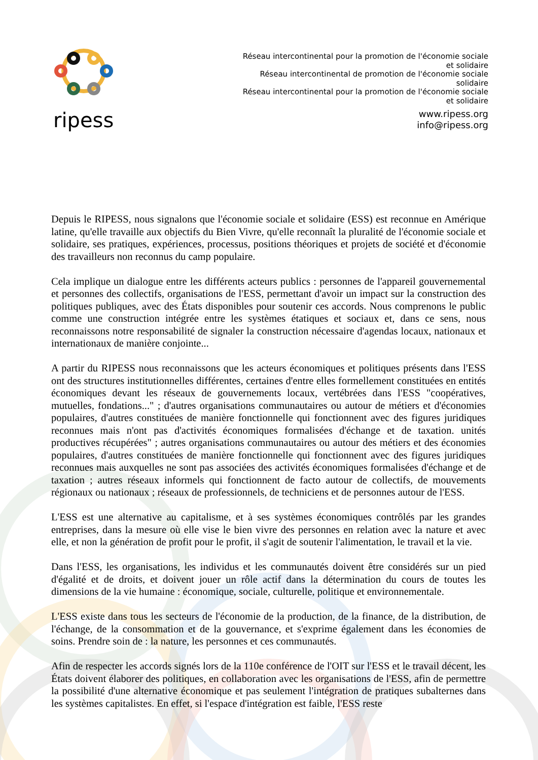ripess
Réseau intercontinental pour la promotion de l'économie sociale et solidaire
Réseau intercontinental de promotion de l'économie sociale solidaire
Réseau intercontinental pour la promotion de l'économie sociale et solidaire
www.ripess.org
info@ripess.org
Depuis le RIPESS, nous signalons que l'économie sociale et solidaire (ESS) est reconnue en Amérique latine, qu'elle travaille aux objectifs du Bien Vivre, qu'elle reconnaît la pluralité de l'économie sociale et solidaire, ses pratiques, expériences, processus, positions théoriques et projets de société et d'économie des travailleurs non reconnus du camp populaire.
Cela implique un dialogue entre les différents acteurs publics : personnes de l'appareil gouvernemental et personnes des collectifs, organisations de l'ESS, permettant d'avoir un impact sur la construction des politiques publiques, avec des États disponibles pour soutenir ces accords. Nous comprenons le public comme une construction intégrée entre les systèmes étatiques et sociaux et, dans ce sens, nous reconnaissons notre responsabilité de signaler la construction nécessaire d'agendas locaux, nationaux et internationaux de manière conjointe...
A partir du RIPESS nous reconnaissons que les acteurs économiques et politiques présents dans l'ESS ont des structures institutionnelles différentes, certaines d'entre elles formellement constituées en entités économiques devant les réseaux de gouvernements locaux, vertébrées dans l'ESS "coopératives, mutuelles, fondations..." ; d'autres organisations communautaires ou autour de métiers et d'économies populaires, d'autres constituées de manière fonctionnelle qui fonctionnent avec des figures juridiques reconnues mais n'ont pas d'activités économiques formalisées d'échange et de taxation. unités productives récupérées" ; autres organisations communautaires ou autour des métiers et des économies populaires, d'autres constituées de manière fonctionnelle qui fonctionnent avec des figures juridiques reconnues mais auxquelles ne sont pas associées des activités économiques formalisées d'échange et de taxation ; autres réseaux informels qui fonctionnent de facto autour de collectifs, de mouvements régionaux ou nationaux ; réseaux de professionnels, de techniciens et de personnes autour de l'ESS.
L'ESS est une alternative au capitalisme, et à ses systèmes économiques contrôlés par les grandes entreprises, dans la mesure où elle vise le bien vivre des personnes en relation avec la nature et avec elle, et non la génération de profit pour le profit, il s'agit de soutenir l'alimentation, le travail et la vie.
Dans l'ESS, les organisations, les individus et les communautés doivent être considérés sur un pied d'égalité et de droits, et doivent jouer un rôle actif dans la détermination du cours de toutes les dimensions de la vie humaine : économique, sociale, culturelle, politique et environnementale.
L'ESS existe dans tous les secteurs de l'économie de la production, de la finance, de la distribution, de l'échange, de la consommation et de la gouvernance, et s'exprime également dans les économies de soins. Prendre soin de : la nature, les personnes et ces communautés.
Afin de respecter les accords signés lors de la 110e conférence de l'OIT sur l'ESS et le travail décent, les États doivent élaborer des politiques, en collaboration avec les organisations de l'ESS, afin de permettre la possibilité d'une alternative économique et pas seulement l'intégration de pratiques subalternes dans les systèmes capitalistes. En effet, si l'espace d'intégration est faible, l'ESS reste